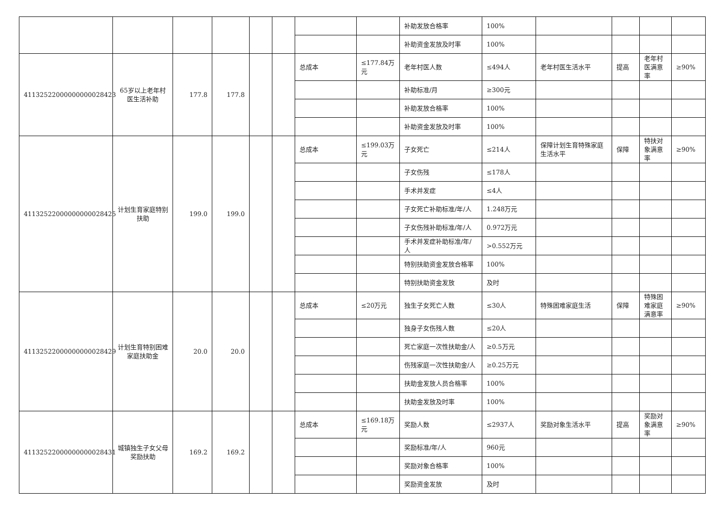| | | | | | | | | 补助发放合格率 | 100% | | | | |
| | | | | | | | | 补助资金发放及时率 | 100% | | | | |
| 41132522000000000028423 | 65岁以上老年村医生活补助 | 177.8 | 177.8 | | | 总成本 | ≤177.84万元 | 老年村医人数 | ≤494人 | 老年村医生活水平 | 提高 | 老年村医满意率 | ≥90% |
| | | | | | | | | 补助标准/月 | ≥300元 | | | | |
| | | | | | | | | 补助发放合格率 | 100% | | | | |
| | | | | | | | | 补助资金发放及时率 | 100% | | | | |
| 41132522000000000028425 | 计划生育家庭特别扶助 | 199.0 | 199.0 | | | 总成本 | ≤199.03万元 | 子女死亡 | ≤214人 | 保障计划生育特殊家庭生活水平 | 保障 | 特扶对象满意率 | ≥90% |
| | | | | | | | | 子女伤残 | ≤178人 | | | | |
| | | | | | | | | 手术并发症 | ≤4人 | | | | |
| | | | | | | | | 子女死亡补助标准/年/人 | 1.248万元 | | | | |
| | | | | | | | | 子女伤残补助标准/年/人 | 0.972万元 | | | | |
| | | | | | | | | 手术并发症补助标准/年/人 | >0.552万元 | | | | |
| | | | | | | | | 特别扶助资金发放合格率 | 100% | | | | |
| | | | | | | | | 特别扶助资金发放 | 及时 | | | | |
| 41132522000000000028429 | 计划生育特别困难家庭扶助金 | 20.0 | 20.0 | | | 总成本 | ≤20万元 | 独生子女死亡人数 | ≤30人 | 特殊困难家庭生活 | 保障 | 特殊困难家庭满意率 | ≥90% |
| | | | | | | | | 独身子女伤残人数 | ≤20人 | | | | |
| | | | | | | | | 死亡家庭一次性扶助金/人 | ≥0.5万元 | | | | |
| | | | | | | | | 伤残家庭一次性扶助金/人 | ≥0.25万元 | | | | |
| | | | | | | | | 扶助金发放人员合格率 | 100% | | | | |
| | | | | | | | | 扶助金发放及时率 | 100% | | | | |
| 41132522000000000028431 | 城镇独生子女父母奖励扶助 | 169.2 | 169.2 | | | 总成本 | ≤169.18万元 | 奖励人数 | ≤2937人 | 奖励对象生活水平 | 提高 | 奖励对象满意率 | ≥90% |
| | | | | | | | | 奖励标准/年/人 | 960元 | | | | |
| | | | | | | | | 奖励对象合格率 | 100% | | | | |
| | | | | | | | | 奖励资金发放 | 及时 | | | | |